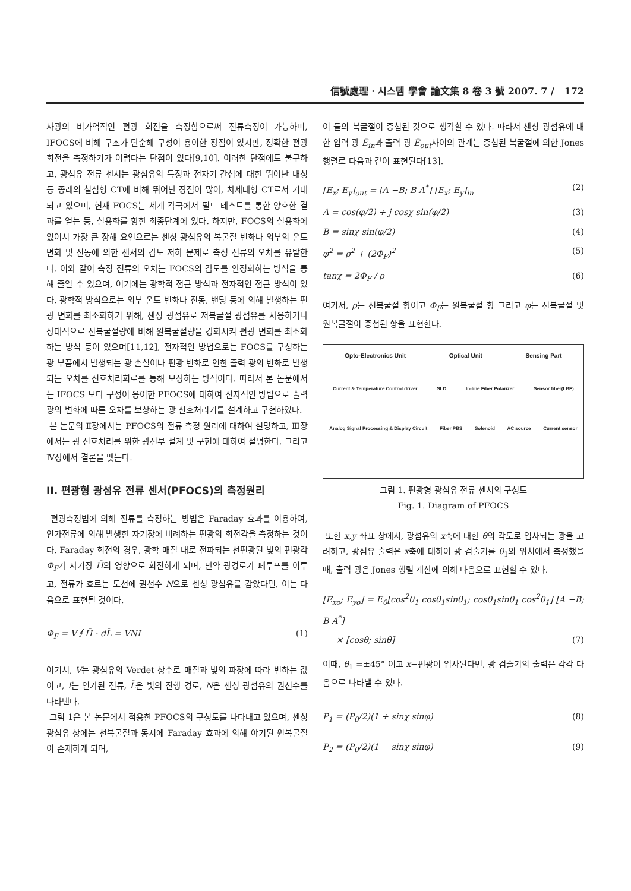信號處理 · 시스템 學會 論文集 8 卷 3 號 2007. 7 / 172
사광의 비가역적인 편광 회전을 측정함으로써 전류측정이 가능하며, IFOCS에 비해 구조가 단순해 구성이 용이한 장점이 있지만, 정확한 편광 회전을 측정하기가 어렵다는 단점이 있다[9,10]. 이러한 단점에도 불구하고, 광섬유 전류 센서는 광섬유의 특징과 전자기 간섭에 대한 뛰어난 내성 등 종래의 철심형 CT에 비해 뛰어난 장점이 많아, 차세대형 CT로서 기대되고 있으며, 현재 FOCS는 세계 각국에서 필드 테스트를 통한 양호한 결과를 얻는 등, 실용화를 향한 최종단계에 있다. 하지만, FOCS의 실용화에 있어서 가장 큰 장해 요인으로는 센싱 광섬유의 복굴절 변화나 외부의 온도 변화 및 진동에 의한 센서의 감도 저하 문제로 측정 전류의 오차를 유발한다. 이와 같이 측정 전류의 오차는 FOCS의 감도를 안정화하는 방식을 통해 줄일 수 있으며, 여기에는 광학적 접근 방식과 전자적인 접근 방식이 있다. 광학적 방식으로는 외부 온도 변화나 진동, 밴딩 등에 의해 발생하는 편광 변화를 최소화하기 위해, 센싱 광섬유로 저복굴절 광섬유를 사용하거나 상대적으로 선복굴절량에 비해 원복굴절량을 강화시켜 편광 변화를 최소화하는 방식 등이 있으며[11,12], 전자적인 방법으로는 FOCS를 구성하는 광 부품에서 발생되는 광 손실이나 편광 변화로 인한 출력 광의 변화로 발생되는 오차를 신호처리회로를 통해 보상하는 방식이다. 따라서 본 논문에서는 IFOCS 보다 구성이 용이한 PFOCS에 대하여 전자적인 방법으로 출력 광의 변화에 따른 오차를 보상하는 광 신호처리기를 설계하고 구현하였다.
본 논문의 Ⅱ장에서는 PFOCS의 전류 측정 원리에 대하여 설명하고, Ⅲ장에서는 광 신호처리를 위한 광전부 설계 및 구현에 대하여 설명한다. 그리고 Ⅳ장에서 결론을 맺는다.
II. 편광형 광섬유 전류 센서(PFOCS)의 측정원리
편광측정법에 의해 전류를 측정하는 방법은 Faraday 효과를 이용하여, 인가전류에 의해 발생한 자기장에 비례하는 편광의 회전각을 측정하는 것이다. Faraday 회전의 경우, 광학 매질 내로 전파되는 선편광된 빛의 편광각 Φ<sub>F</sub>가 자기장 H̄의 영향으로 회전하게 되며, 만약 광경로가 폐루프를 이루고, 전류가 흐르는 도선에 권선수 N으로 센싱 광섬유를 감았다면, 이는 다음으로 표현될 것이다.
Φ<sub>F</sub> = V∮H̄ · dL̄ = VNI (1)
여기서, V는 광섬유의 Verdet 상수로 매질과 빛의 파장에 따라 변하는 값이고, I는 인가된 전류, L̄은 빛의 진행 경로, N은 센싱 광섬유의 권선수를 나타낸다.
그림 1은 본 논문에서 적용한 PFOCS의 구성도를 나타내고 있으며, 센싱 광섬유 상에는 선복굴절과 동시에 Faraday 효과에 의해 야기된 원복굴절이 존재하게 되며,
이 둘의 복굴절이 중첩된 것으로 생각할 수 있다. 따라서 센싱 광섬유에 대한 입력 광 Ē<sub>in</sub>과 출력 광 Ē<sub>out</sub>사이의 관계는 중첩된 복굴절에 의한 Jones 행렬로 다음과 같이 표현된다[13].
[E<sub>x</sub>; E<sub>y</sub>]<sub>out</sub> = [A −B; B A<sup>*</sup>] [E<sub>x</sub>; E<sub>y</sub>]<sub>in</sub> (2)
A = cos(φ/2) + j cosχ sin(φ/2) (3)
B = sinχ sin(φ/2) (4)
φ<sup>2</sup> = ρ<sup>2</sup> + (2Φ<sub>F</sub>)<sup>2</sup> (5)
tanχ = 2Φ<sub>F</sub> / ρ (6)
여기서, ρ는 선복굴절 항이고 Φ<sub>F</sub>는 원복굴절 항 그리고 φ는 선복굴절 및 원복굴절이 중첩된 항을 표현한다.
Opto-Electronics Unit Optical Unit Sensing Part
Current & Temperature Control driver SLD In-line Fiber Polarizer Sensor fiber(LBF)
Analog Signal Processing & Display Circuit Fiber PBS Solenoid AC source Current sensor
그림 1. 편광형 광섬유 전류 센서의 구성도
Fig. 1. Diagram of PFOCS
또한 x,y 좌표 상에서, 광섬유의 x축에 대한 θ의 각도로 입사되는 광을 고려하고, 광섬유 출력은 x축에 대하여 광 검출기를 θ<sub>1</sub>의 위치에서 측정했을 때, 출력 광은 Jones 행렬 계산에 의해 다음으로 표현할 수 있다.
[E<sub>xo</sub>; E<sub>yo</sub>] = E<sub>0</sub>[cos<sup>2</sup>θ<sub>1</sub> cosθ<sub>1</sub>sinθ<sub>1</sub>; cosθ<sub>1</sub>sinθ<sub>1</sub> cos<sup>2</sup>θ<sub>1</sub>] [A −B; B A<sup>*</sup>]
× [cosθ; sinθ] (7)
이때, θ<sub>1</sub> =±45° 이고 x−편광이 입사된다면, 광 검출기의 출력은 각각 다음으로 나타낼 수 있다.
P<sub>1</sub> = (P<sub>0</sub>/2)(1 + sinχ sinφ) (8)
P<sub>2</sub> = (P<sub>0</sub>/2)(1 − sinχ sinφ) (9)